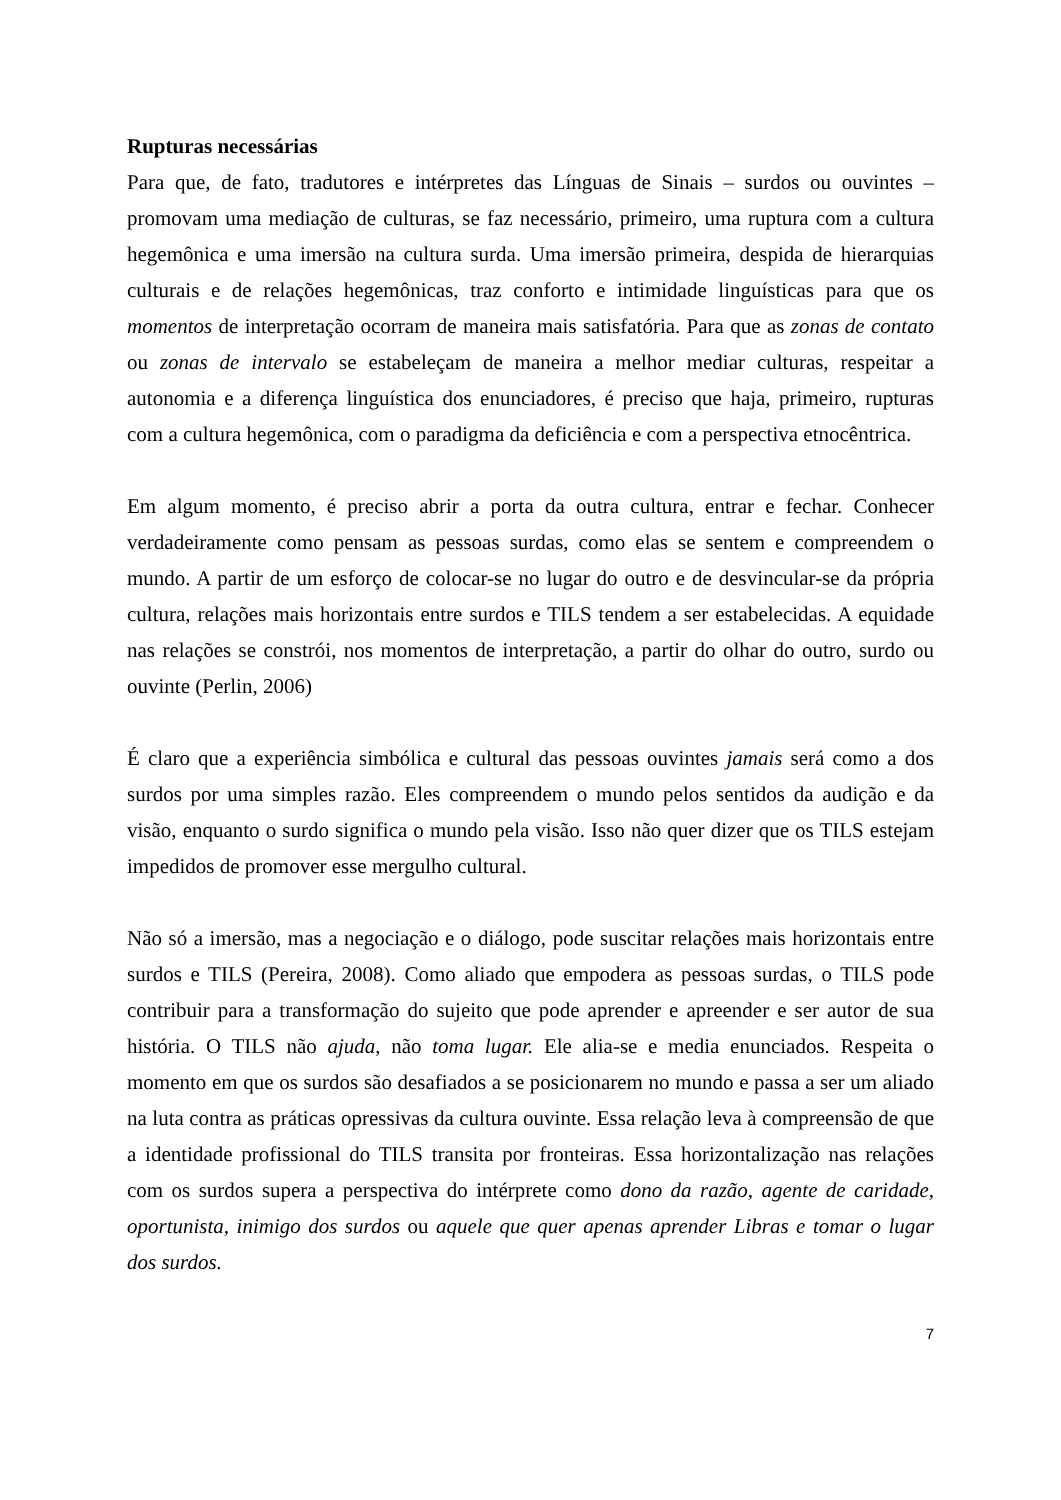Rupturas necessárias
Para que, de fato, tradutores e intérpretes das Línguas de Sinais – surdos ou ouvintes – promovam uma mediação de culturas, se faz necessário, primeiro, uma ruptura com a cultura hegemônica e uma imersão na cultura surda. Uma imersão primeira, despida de hierarquias culturais e de relações hegemônicas, traz conforto e intimidade linguísticas para que os momentos de interpretação ocorram de maneira mais satisfatória. Para que as zonas de contato ou zonas de intervalo se estabeleçam de maneira a melhor mediar culturas, respeitar a autonomia e a diferença linguística dos enunciadores, é preciso que haja, primeiro, rupturas com a cultura hegemônica, com o paradigma da deficiência e com a perspectiva etnocêntrica.
Em algum momento, é preciso abrir a porta da outra cultura, entrar e fechar. Conhecer verdadeiramente como pensam as pessoas surdas, como elas se sentem e compreendem o mundo. A partir de um esforço de colocar-se no lugar do outro e de desvincular-se da própria cultura, relações mais horizontais entre surdos e TILS tendem a ser estabelecidas. A equidade nas relações se constrói, nos momentos de interpretação, a partir do olhar do outro, surdo ou ouvinte (Perlin, 2006)
É claro que a experiência simbólica e cultural das pessoas ouvintes jamais será como a dos surdos por uma simples razão. Eles compreendem o mundo pelos sentidos da audição e da visão, enquanto o surdo significa o mundo pela visão. Isso não quer dizer que os TILS estejam impedidos de promover esse mergulho cultural.
Não só a imersão, mas a negociação e o diálogo, pode suscitar relações mais horizontais entre surdos e TILS (Pereira, 2008). Como aliado que empodera as pessoas surdas, o TILS pode contribuir para a transformação do sujeito que pode aprender e apreender e ser autor de sua história. O TILS não ajuda, não toma lugar. Ele alia-se e media enunciados. Respeita o momento em que os surdos são desafiados a se posicionarem no mundo e passa a ser um aliado na luta contra as práticas opressivas da cultura ouvinte. Essa relação leva à compreensão de que a identidade profissional do TILS transita por fronteiras. Essa horizontalização nas relações com os surdos supera a perspectiva do intérprete como dono da razão, agente de caridade, oportunista, inimigo dos surdos ou aquele que quer apenas aprender Libras e tomar o lugar dos surdos.
7